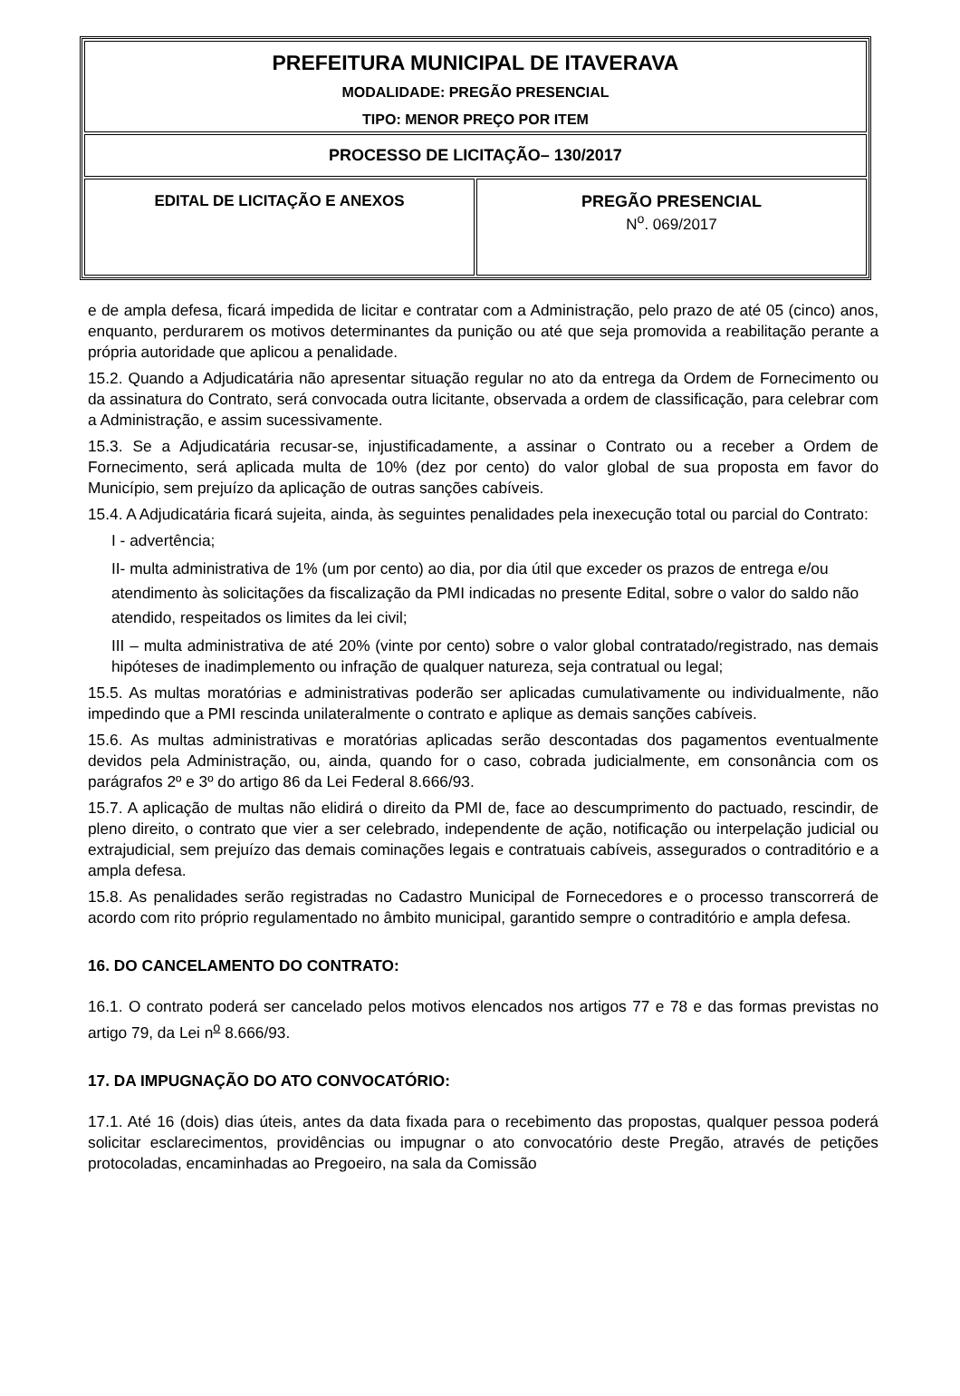| PREFEITURA MUNICIPAL DE ITAVERAVA MODALIDADE: PREGÃO PRESENCIAL TIPO: MENOR PREÇO POR ITEM | |
| PROCESSO DE LICITAÇÃO– 130/2017 | |
| EDITAL DE LICITAÇÃO E ANEXOS | PREGÃO PRESENCIAL N<sup>o</sup>. 069/2017 |
e de ampla defesa, ficará impedida de licitar e contratar com a Administração, pelo prazo de até 05 (cinco) anos, enquanto, perdurarem os motivos determinantes da punição ou até que seja promovida a reabilitação perante a própria autoridade que aplicou a penalidade.
15.2. Quando a Adjudicatária não apresentar situação regular no ato da entrega da Ordem de Fornecimento ou da assinatura do Contrato, será convocada outra licitante, observada a ordem de classificação, para celebrar com a Administração, e assim sucessivamente.
15.3. Se a Adjudicatária recusar-se, injustificadamente, a assinar o Contrato ou a receber a Ordem de Fornecimento, será aplicada multa de 10% (dez por cento) do valor global de sua proposta em favor do Município, sem prejuízo da aplicação de outras sanções cabíveis.
15.4. A Adjudicatária ficará sujeita, ainda, às seguintes penalidades pela inexecução total ou parcial do Contrato:
I - advertência;
II- multa administrativa de 1% (um por cento) ao dia, por dia útil que exceder os prazos de entrega e/ou atendimento às solicitações da fiscalização da PMI indicadas no presente Edital, sobre o valor do saldo não atendido, respeitados os limites da lei civil;
III – multa administrativa de até 20% (vinte por cento) sobre o valor global contratado/registrado, nas demais hipóteses de inadimplemento ou infração de qualquer natureza, seja contratual ou legal;
15.5. As multas moratórias e administrativas poderão ser aplicadas cumulativamente ou individualmente, não impedindo que a PMI rescinda unilateralmente o contrato e aplique as demais sanções cabíveis.
15.6. As multas administrativas e moratórias aplicadas serão descontadas dos pagamentos eventualmente devidos pela Administração, ou, ainda, quando for o caso, cobrada judicialmente, em consonância com os parágrafos 2º e 3º do artigo 86 da Lei Federal 8.666/93.
15.7. A aplicação de multas não elidirá o direito da PMI de, face ao descumprimento do pactuado, rescindir, de pleno direito, o contrato que vier a ser celebrado, independente de ação, notificação ou interpelação judicial ou extrajudicial, sem prejuízo das demais cominações legais e contratuais cabíveis, assegurados o contraditório e a ampla defesa.
15.8. As penalidades serão registradas no Cadastro Municipal de Fornecedores e o processo transcorrerá de acordo com rito próprio regulamentado no âmbito municipal, garantido sempre o contraditório e ampla defesa.
16. DO CANCELAMENTO DO CONTRATO:
16.1. O contrato poderá ser cancelado pelos motivos elencados nos artigos 77 e 78 e das formas previstas no artigo 79, da Lei n<sup>o</sup> 8.666/93.
17. DA IMPUGNAÇÃO DO ATO CONVOCATÓRIO:
17.1. Até 16 (dois) dias úteis, antes da data fixada para o recebimento das propostas, qualquer pessoa poderá solicitar esclarecimentos, providências ou impugnar o ato convocatório deste Pregão, através de petições protocoladas, encaminhadas ao Pregoeiro, na sala da Comissão